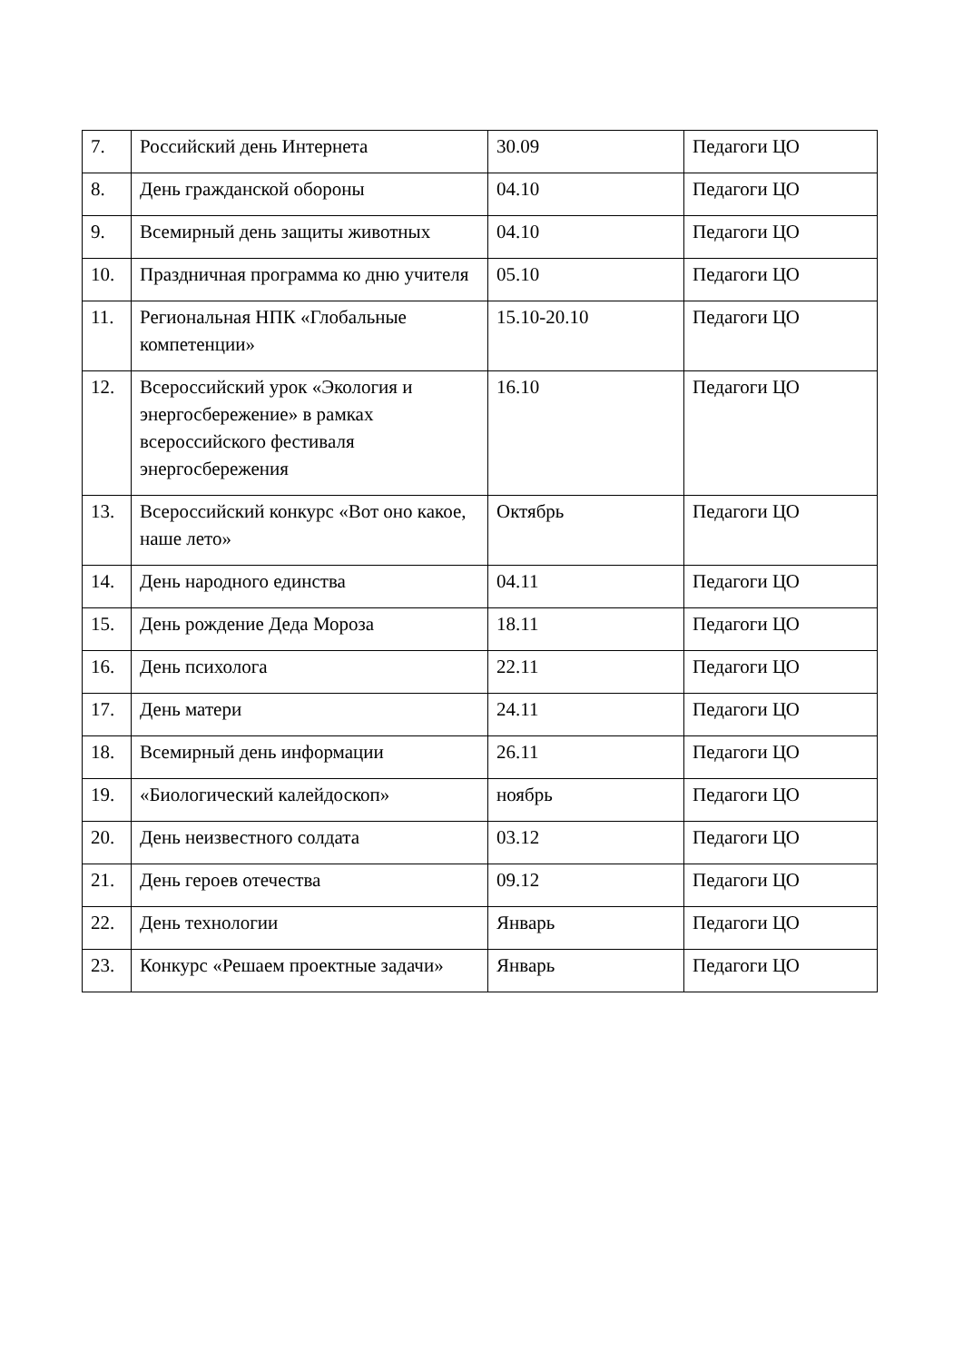| 7. | Российский день Интернета | 30.09 | Педагоги ЦО |
| 8. | День гражданской обороны | 04.10 | Педагоги ЦО |
| 9. | Всемирный день защиты животных | 04.10 | Педагоги ЦО |
| 10. | Праздничная программа ко дню учителя | 05.10 | Педагоги ЦО |
| 11. | Региональная НПК «Глобальные компетенции» | 15.10-20.10 | Педагоги ЦО |
| 12. | Всероссийский урок «Экология и энергосбережение» в рамках всероссийского фестиваля энергосбережения | 16.10 | Педагоги ЦО |
| 13. | Всероссийский конкурс «Вот оно какое, наше лето» | Октябрь | Педагоги ЦО |
| 14. | День народного единства | 04.11 | Педагоги ЦО |
| 15. | День рождение Деда Мороза | 18.11 | Педагоги ЦО |
| 16. | День психолога | 22.11 | Педагоги ЦО |
| 17. | День матери | 24.11 | Педагоги ЦО |
| 18. | Всемирный день информации | 26.11 | Педагоги ЦО |
| 19. | «Биологический калейдоскоп» | ноябрь | Педагоги ЦО |
| 20. | День неизвестного солдата | 03.12 | Педагоги ЦО |
| 21. | День героев отечества | 09.12 | Педагоги ЦО |
| 22. | День технологии | Январь | Педагоги ЦО |
| 23. | Конкурс «Решаем проектные задачи» | Январь | Педагоги ЦО |